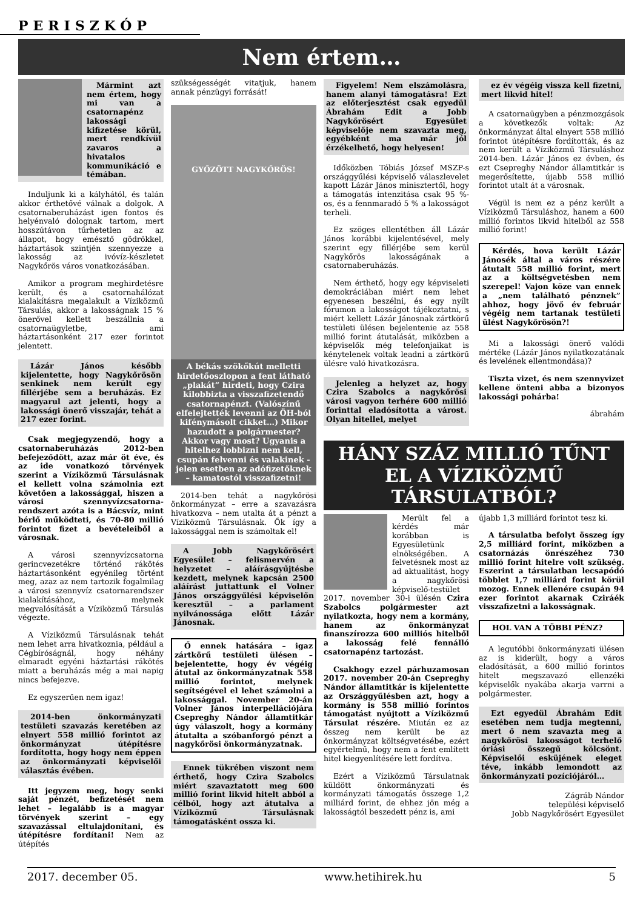PERISZKÓP
Nem értem…
Mármint azt nem értem, hogy mi van a csatornapénz lakossági kifizetése körül, mert rendkívül zavaros a hivatalos kommunikáció e témában.
Induljunk ki a kályhától, és talán akkor érthetővé válnak a dolgok. A csatornaberuházást igen fontos és helyénvaló dolognak tartom, mert hosszútávon tűrhetetlen az az állapot, hogy emésztő gödrökkel, háztartások szintjén szennyezze a lakosság az ivóvíz-készletet Nagykőrös város vonatkozásában.
Amikor a program meghirdetésre került, és a csatornahálózat kialakításra megalakult a Víziközmű Társulás, akkor a lakosságnak 15 % önerővel kellett beszállnia a csatornaügyletbe, ami háztartásonként 217 ezer forintot jelentett.
Lázár János később kijelentette, hogy Nagykőrösön senkinek nem került egy fillérjébe sem a beruházás. Ez magyarul azt jelenti, hogy a lakossági önerő visszajár, tehát a 217 ezer forint.
Csak megjegyzendő, hogy a csatornaberuházás 2012-ben befejeződött, azaz már öt éve, és az ide vonatkozó törvények szerint a Víziközmű Társulásnak el kellett volna számolnia ezt követően a lakossággal, hiszen a városi szennyvízcsatorna-rendszert azóta is a Bácsvíz, mint bérlő működteti, és 70-80 millió forintot fizet a bevételeiből a városnak.
A városi szennyvízcsatorna gerincvezetékre történő rákötés háztartásonként egyénileg történt meg, azaz az nem tartozik fogalmilag a városi szennyvíz csatornarendszer kialakításához, melynek megvalósítását a Víziközmű Társulás végezte.
A Víziközmű Társulásnak tehát nem lehet arra hivatkoznia, például a Cégbíróságnál, hogy néhány elmaradt egyéni háztartási rákötés miatt a beruházás még a mai napig nincs befejezve.
Ez egyszerűen nem igaz!
2014-ben önkormányzati testületi szavazás keretében az elnyert 558 millió forintot az önkormányzat útépítésre fordította, hogy hogy nem éppen az önkormányzati képviselői választás évében.
Itt jegyzem meg, hogy senki saját pénzét, befizetését nem lehet – legalább is a magyar törvények szerint – egy szavazással eltulajdonítani, és útépítésre fordítani! Nem az útépítés
szükségességét vitatjuk, hanem annak pénzügyi forrását!
GYŐZÖTT NAGYKŐRÖS!
A békás szökőkút melletti hirdetőoszlopon a fent látható „plakát” hirdeti, hogy Czira kilobbizta a visszafizetendő csatornapénzt. (Valószínű elfelejtették levenni az ÖH-ból kifénymásolt cikket…) Mikor hazudott a polgármester? Akkor vagy most? Ugyanis a hitelhez lobbizni nem kell, csupán felvenni és valakinek - jelen esetben az adófizetőknek – kamatostól visszafizetni!
2014-ben tehát a nagykőrösi önkormányzat – erre a szavazásra hivatkozva – nem utalta át a pénzt a Víziközmű Társulásnak. Ők így a lakossággal nem is számoltak el!
A Jobb Nagykőrösért Egyesület – felismervén a helyzetet – aláírásgyűjtésbe kezdett, melynek kapcsán 2500 aláírást juttattunk el Volner János országgyűlési képviselőn keresztül – a parlament nyilvánossága előtt Lázár Jánosnak.
Ő ennek hatására – igaz zártkörű testületi ülésen – bejelentette, hogy év végéig átutal az önkormányzatnak 558 millió forintot, melynek segítségével el lehet számolni a lakossággal. November 20-án Volner János interpellációjára Csepreghy Nándor államtitkár úgy válaszolt, hogy a kormány átutalta a szóbanforgó pénzt a nagykőrösi önkormányzatnak.
Ennek tükrében viszont nem érthető, hogy Czira Szabolcs miért szavaztatott meg 600 millió forint likvid hitelt abból a célból, hogy azt átutalva a Víziközmű Társulásnak támogatásként ossza ki.
Figyelem! Nem elszámolásra, hanem alanyi támogatásra! Ezt az előterjesztést csak egyedül Ábrahám Edit a Jobb Nagykőrösért Egyesület képviselője nem szavazta meg, egyébként ma már jól érzékelhető, hogy helyesen!
Időközben Tóbiás József MSZP-s országgyűlési képviselő válaszlevelet kapott Lázár János minisztertől, hogy a támogatás intenzitása csak 95 %-os, és a fennmaradó 5 % a lakosságot terheli.
Ez szöges ellentétben áll Lázár János korábbi kijelentésével, mely szerint egy fillérjébe sem kerül Nagykőrös lakosságának a csatornaberuházás.
Nem érthető, hogy egy képviseleti demokráciában miért nem lehet egyenesen beszélni, és egy nyílt fórumon a lakosságot tájékoztatni, s miért kellett Lázár Jánosnak zártkörű testületi ülésen bejelentenie az 558 millió forint átutalását, miközben a képviselők még telefonjaikat is kénytelenek voltak leadni a zártkörű ülésre való hivatkozásra.
Jelenleg a helyzet az, hogy Czira Szabolcs a nagykőrösi városi vagyon terhére 600 millió forinttal eladósította a várost. Olyan hitellel, melyet
ez év végéig vissza kell fizetni, mert likvid hitel!
A csatornaügyben a pénzmozgások a következők voltak: Az önkormányzat által elnyert 558 millió forintot útépítésre fordították, és az nem került a Víziközmű Társuláshoz 2014-ben. Lázár János ez évben, és ezt Csepreghy Nándor államtitkár is megerősítette, újabb 558 millió forintot utalt át a városnak.
Végül is nem ez a pénz került a Víziközmű Társuláshoz, hanem a 600 millió forintos likvid hitelből az 558 millió forint!
Kérdés, hova került Lázár Jánosék által a város részére átutalt 558 millió forint, mert az a költségvetésben nem szerepel! Vajon köze van ennek a „nem található pénznek” ahhoz, hogy jövő év február végéig nem tartanak testületi ülést Nagykőrösön?!
Mi a lakossági önerő valódi mértéke (Lázár János nyilatkozatának és levelének ellentmondása)?
Tiszta vizet, és nem szennyvizet kellene önteni abba a bizonyos lakossági pohárba!
ábrahám
HÁNY SZÁZ MILLIÓ TŰNT EL A VÍZIKÖZMŰ TÁRSULATBÓL?
Merült fel a kérdés már korábban is Egyesületünk elnökségében. A felvetésnek most az ad aktualitást, hogy a nagykőrösi képviselő-testület 2017. november 30-i ülésén Czira Szabolcs polgármester azt nyilatkozta, hogy nem a kormány, hanem az önkormányzat finanszírozza 600 milliós hitelből a lakosság felé fennálló csatornapénz tartozást.
Csakhogy ezzel párhuzamosan 2017. november 20-án Csepreghy Nándor államtitkár is kijelentette az Országgyűlésben azt, hogy a kormány is 558 millió forintos támogatást nyújtott a Víziközmű Társulat részére. Miután ez az összeg nem került be az önkormányzat költségvetésébe, ezért egyértelmű, hogy nem a fent említett hitel kiegyenlítésére lett fordítva.
Ezért a Víziközmű Társulatnak küldött önkormányzati és kormányzati támogatás összege 1,2 milliárd forint, de ehhez jön még a lakosságtól beszedett pénz is, ami
újabb 1,3 milliárd forintot tesz ki.
A társulatba befolyt összeg így 2,5 milliárd forint, miközben a csatornázás önrészéhez 730 millió forint hitelre volt szükség. Eszerint a társulatban lecsapódó többlet 1,7 milliárd forint körül mozog. Ennek ellenére csupán 94 ezer forintot akarnak Cziráék visszafizetni a lakosságnak.
HOL VAN A TÖBBI PÉNZ?
A legutóbbi önkormányzati ülésen az is kiderült, hogy a város eladósítását, a 600 millió forintos hitelt megszavazó ellenzéki képviselők nyakába akarja varrni a polgármester.
Ezt egyedül Ábrahám Edit esetében nem tudja megtenni, mert ő nem szavazta meg a nagykőrösi lakosságot terhelő óriási összegű kölcsönt. Képviselői esküjének eleget téve, inkább lemondott az önkormányzati pozíciójáról…
Zágráb Nándor
települési képviselő
Jobb Nagykőrösért Egyesület
2017. december 05. www.hetihirek.hu 5